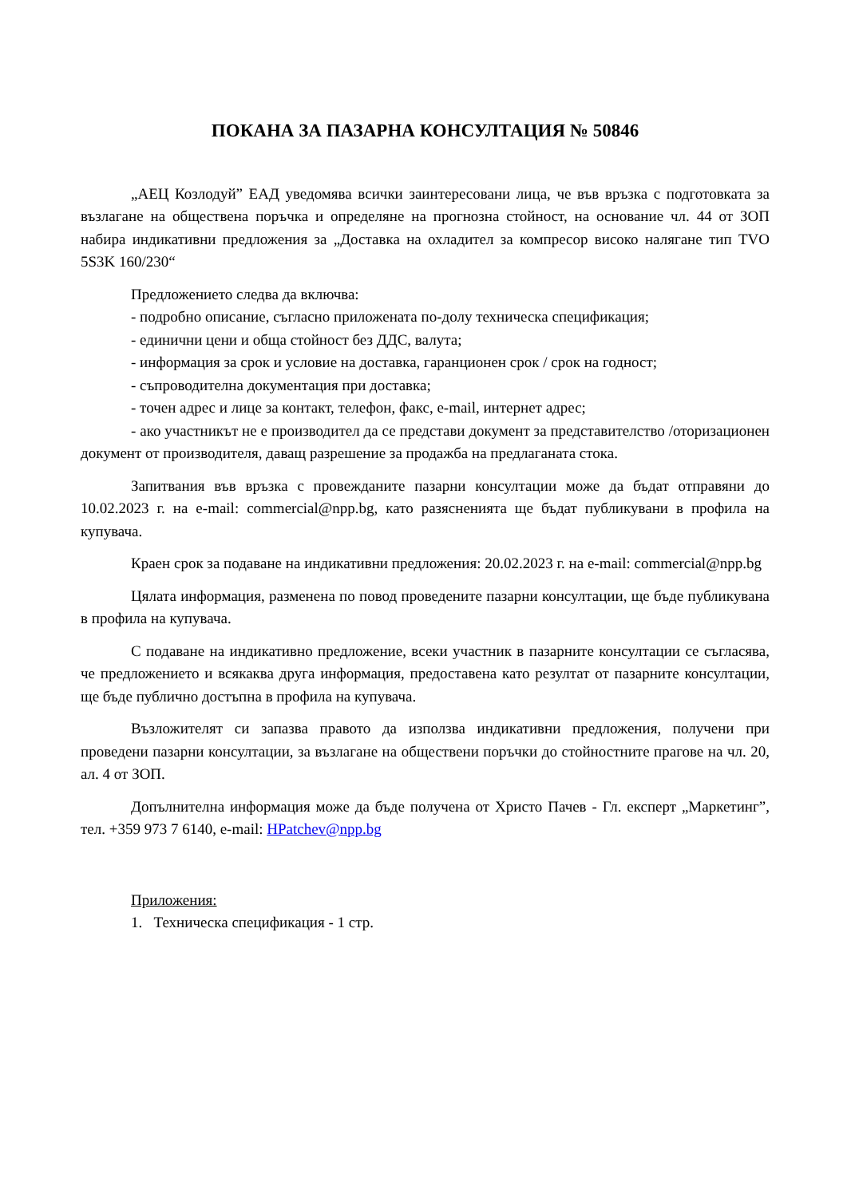ПОКАНА ЗА ПАЗАРНА КОНСУЛТАЦИЯ № 50846
„АЕЦ Козлодуй” ЕАД уведомява всички заинтересовани лица, че във връзка с подготовката за възлагане на обществена поръчка и определяне на прогнозна стойност, на основание чл. 44 от ЗОП набира индикативни предложения за „Доставка на охладител за компресор високо налягане тип TVO 5S3K 160/230“
Предложението следва да включва:
- подробно описание, съгласно приложената по-долу техническа спецификация;
- единични цени и обща стойност без ДДС, валута;
- информация за срок и условие на доставка, гаранционен срок / срок на годност;
- съпроводителна документация при доставка;
- точен адрес и лице за контакт, телефон, факс, e-mail, интернет адрес;
- ако участникът не е производител да се представи документ за представителство /оторизационен документ от производителя, даващ разрешение за продажба на предлаганата стока.
Запитвания във връзка с провежданите пазарни консултации може да бъдат отправяни до 10.02.2023 г. на e-mail: commercial@npp.bg, като разясненията ще бъдат публикувани в профила на купувача.
Краен срок за подаване на индикативни предложения: 20.02.2023 г. на e-mail: commercial@npp.bg
Цялата информация, разменена по повод проведените пазарни консултации, ще бъде публикувана в профила на купувача.
С подаване на индикативно предложение, всеки участник в пазарните консултации се съгласява, че предложението и всякаква друга информация, предоставена като резултат от пазарните консултации, ще бъде публично достъпна в профила на купувача.
Възложителят си запазва правото да използва индикативни предложения, получени при проведени пазарни консултации, за възлагане на обществени поръчки до стойностните прагове на чл. 20, ал. 4 от ЗОП.
Допълнителна информация може да бъде получена от Христо Пачев - Гл. експерт „Маркетинг”, тел. +359 973 7 6140, e-mail: HPatchev@npp.bg
Приложения:
1. Техническа спецификация - 1 стр.